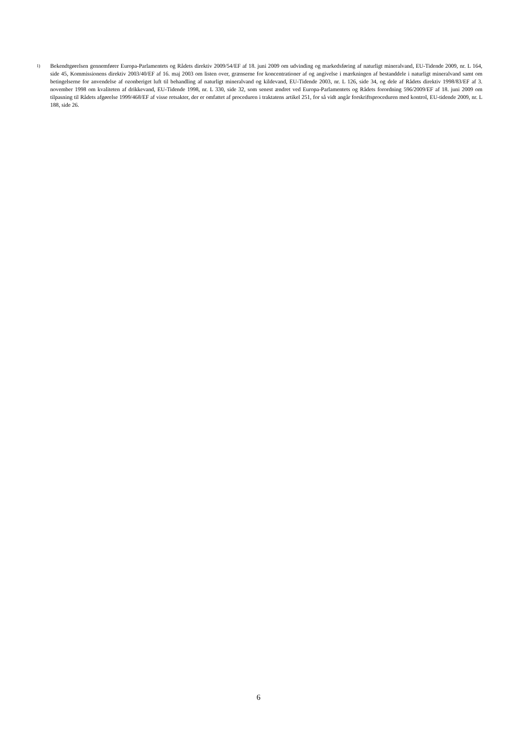1)
Bekendtgørelsen gennemfører Europa-Parlamentets og Rådets direktiv 2009/54/EF af 18. juni 2009 om udvinding og markedsføring af naturligt mineralvand, EU-Tidende 2009, nr. L 164, side 45, Kommissionens direktiv 2003/40/EF af 16. maj 2003 om listen over, grænserne for koncentrationer af og angivelse i mærkningen af bestanddele i naturligt mineralvand samt om betingelserne for anvendelse af ozonberiget luft til behandling af naturligt mineralvand og kildevand, EU-Tidende 2003, nr. L 126, side 34, og dele af Rådets direktiv 1998/83/EF af 3. november 1998 om kvaliteten af drikkevand, EU-Tidende 1998, nr. L 330, side 32, som senest ændret ved Europa-Parlamentets og Rådets forordning 596/2009/EF af 18. juni 2009 om tilpasning til Rådets afgørelse 1999/468/EF af visse retsakter, der er omfattet af proceduren i traktatens artikel 251, for så vidt angår forskriftsproceduren med kontrol, EU-tidende 2009, nr. L 188, side 26.
6